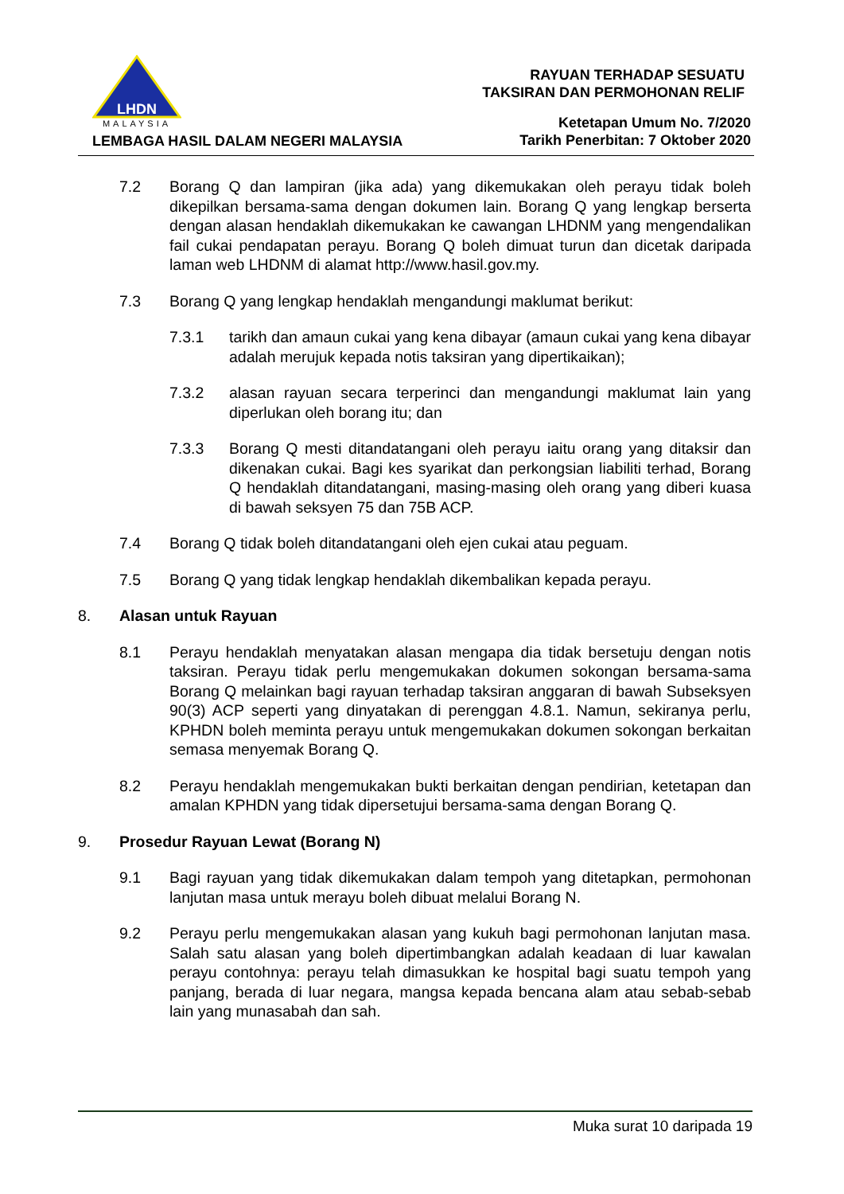LHDN
MALAYSIA
LEMBAGA HASIL DALAM NEGERI MALAYSIA
RAYUAN TERHADAP SESUATU
TAKSIRAN DAN PERMOHONAN RELIF
Ketetapan Umum No. 7/2020
Tarikh Penerbitan: 7 Oktober 2020
7.2 Borang Q dan lampiran (jika ada) yang dikemukakan oleh perayu tidak boleh dikepilkan bersama-sama dengan dokumen lain. Borang Q yang lengkap berserta dengan alasan hendaklah dikemukakan ke cawangan LHDNM yang mengendalikan fail cukai pendapatan perayu. Borang Q boleh dimuat turun dan dicetak daripada laman web LHDNM di alamat http://www.hasil.gov.my.
7.3 Borang Q yang lengkap hendaklah mengandungi maklumat berikut:
7.3.1 tarikh dan amaun cukai yang kena dibayar (amaun cukai yang kena dibayar adalah merujuk kepada notis taksiran yang dipertikaikan);
7.3.2 alasan rayuan secara terperinci dan mengandungi maklumat lain yang diperlukan oleh borang itu; dan
7.3.3 Borang Q mesti ditandatangani oleh perayu iaitu orang yang ditaksir dan dikenakan cukai. Bagi kes syarikat dan perkongsian liabiliti terhad, Borang Q hendaklah ditandatangani, masing-masing oleh orang yang diberi kuasa di bawah seksyen 75 dan 75B ACP.
7.4 Borang Q tidak boleh ditandatangani oleh ejen cukai atau peguam.
7.5 Borang Q yang tidak lengkap hendaklah dikembalikan kepada perayu.
8. Alasan untuk Rayuan
8.1 Perayu hendaklah menyatakan alasan mengapa dia tidak bersetuju dengan notis taksiran. Perayu tidak perlu mengemukakan dokumen sokongan bersama-sama Borang Q melainkan bagi rayuan terhadap taksiran anggaran di bawah Subseksyen 90(3) ACP seperti yang dinyatakan di perenggan 4.8.1. Namun, sekiranya perlu, KPHDN boleh meminta perayu untuk mengemukakan dokumen sokongan berkaitan semasa menyemak Borang Q.
8.2 Perayu hendaklah mengemukakan bukti berkaitan dengan pendirian, ketetapan dan amalan KPHDN yang tidak dipersetujui bersama-sama dengan Borang Q.
9. Prosedur Rayuan Lewat (Borang N)
9.1 Bagi rayuan yang tidak dikemukakan dalam tempoh yang ditetapkan, permohonan lanjutan masa untuk merayu boleh dibuat melalui Borang N.
9.2 Perayu perlu mengemukakan alasan yang kukuh bagi permohonan lanjutan masa. Salah satu alasan yang boleh dipertimbangkan adalah keadaan di luar kawalan perayu contohnya: perayu telah dimasukkan ke hospital bagi suatu tempoh yang panjang, berada di luar negara, mangsa kepada bencana alam atau sebab-sebab lain yang munasabah dan sah.
Muka surat 10 daripada 19